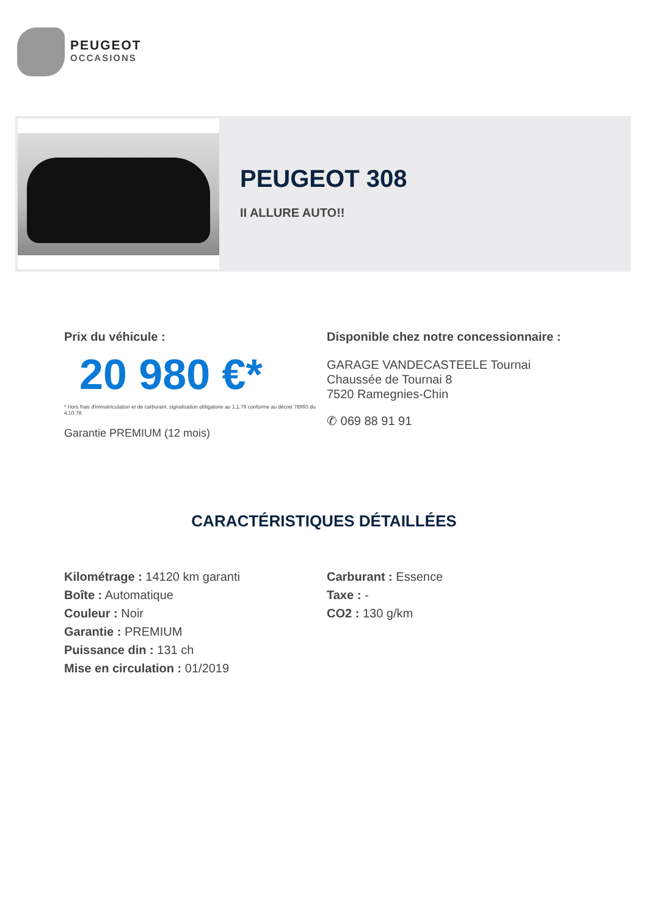PEUGEOT
OCCASIONS
PEUGEOT 308
II ALLURE AUTO!!
Prix du véhicule :
20 980 €*
* Hors frais d'immatriculation et de carburant. signalisation obligatoire au 1.1.79 conforme au décret 78993 du 4.10.78
Garantie PREMIUM (12 mois)
Disponible chez notre concessionnaire :
GARAGE VANDECASTEELE Tournai
Chaussée de Tournai 8
7520 Ramegnies-Chin
✆ 069 88 91 91
CARACTÉRISTIQUES DÉTAILLÉES
Kilométrage : 14120 km garanti
Boîte : Automatique
Couleur : Noir
Garantie : PREMIUM
Puissance din : 131 ch
Mise en circulation : 01/2019
Carburant : Essence
Taxe : -
CO2 : 130 g/km